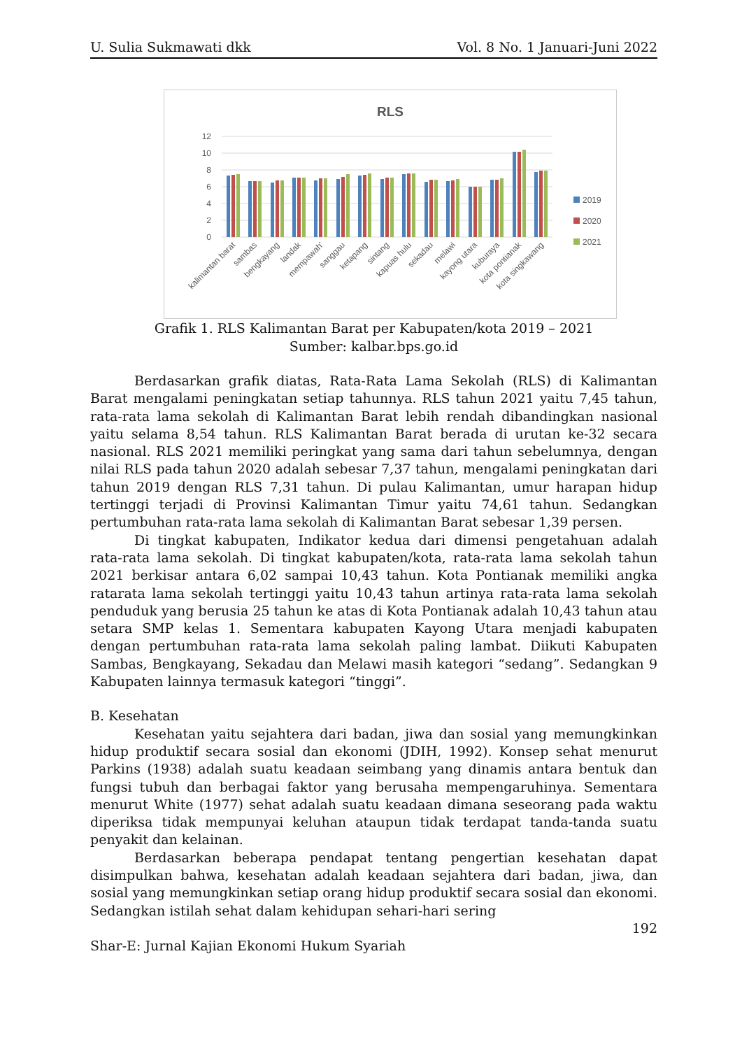U. Sulia Sukmawati dkk Vol. 8 No. 1 Januari-Juni 2022
RLS
12
10
8
6
4
2
0
2019
2020
2021
kalimantan barat
sambas
bengkayang
landak
mempawah'
sanggau
ketapang
sintang
kapuas hulu
sekadau
melawi
kayong utara
kuburaya
kota pontianak
kota singkawang
Grafik 1. RLS Kalimantan Barat per Kabupaten/kota 2019 – 2021
Sumber: kalbar.bps.go.id
Berdasarkan grafik diatas, Rata-Rata Lama Sekolah (RLS) di Kalimantan Barat mengalami peningkatan setiap tahunnya. RLS tahun 2021 yaitu 7,45 tahun, rata-rata lama sekolah di Kalimantan Barat lebih rendah dibandingkan nasional yaitu selama 8,54 tahun. RLS Kalimantan Barat berada di urutan ke-32 secara nasional. RLS 2021 memiliki peringkat yang sama dari tahun sebelumnya, dengan nilai RLS pada tahun 2020 adalah sebesar 7,37 tahun, mengalami peningkatan dari tahun 2019 dengan RLS 7,31 tahun. Di pulau Kalimantan, umur harapan hidup tertinggi terjadi di Provinsi Kalimantan Timur yaitu 74,61 tahun. Sedangkan pertumbuhan rata-rata lama sekolah di Kalimantan Barat sebesar 1,39 persen.
Di tingkat kabupaten, Indikator kedua dari dimensi pengetahuan adalah rata-rata lama sekolah. Di tingkat kabupaten/kota, rata-rata lama sekolah tahun 2021 berkisar antara 6,02 sampai 10,43 tahun. Kota Pontianak memiliki angka ratarata lama sekolah tertinggi yaitu 10,43 tahun artinya rata-rata lama sekolah penduduk yang berusia 25 tahun ke atas di Kota Pontianak adalah 10,43 tahun atau setara SMP kelas 1. Sementara kabupaten Kayong Utara menjadi kabupaten dengan pertumbuhan rata-rata lama sekolah paling lambat. Diikuti Kabupaten Sambas, Bengkayang, Sekadau dan Melawi masih kategori “sedang”. Sedangkan 9 Kabupaten lainnya termasuk kategori “tinggi”.
B. Kesehatan
Kesehatan yaitu sejahtera dari badan, jiwa dan sosial yang memungkinkan hidup produktif secara sosial dan ekonomi (JDIH, 1992). Konsep sehat menurut Parkins (1938) adalah suatu keadaan seimbang yang dinamis antara bentuk dan fungsi tubuh dan berbagai faktor yang berusaha mempengaruhinya. Sementara menurut White (1977) sehat adalah suatu keadaan dimana seseorang pada waktu diperiksa tidak mempunyai keluhan ataupun tidak terdapat tanda-tanda suatu penyakit dan kelainan.
Berdasarkan beberapa pendapat tentang pengertian kesehatan dapat disimpulkan bahwa, kesehatan adalah keadaan sejahtera dari badan, jiwa, dan sosial yang memungkinkan setiap orang hidup produktif secara sosial dan ekonomi. Sedangkan istilah sehat dalam kehidupan sehari-hari sering
192
Shar-E: Jurnal Kajian Ekonomi Hukum Syariah